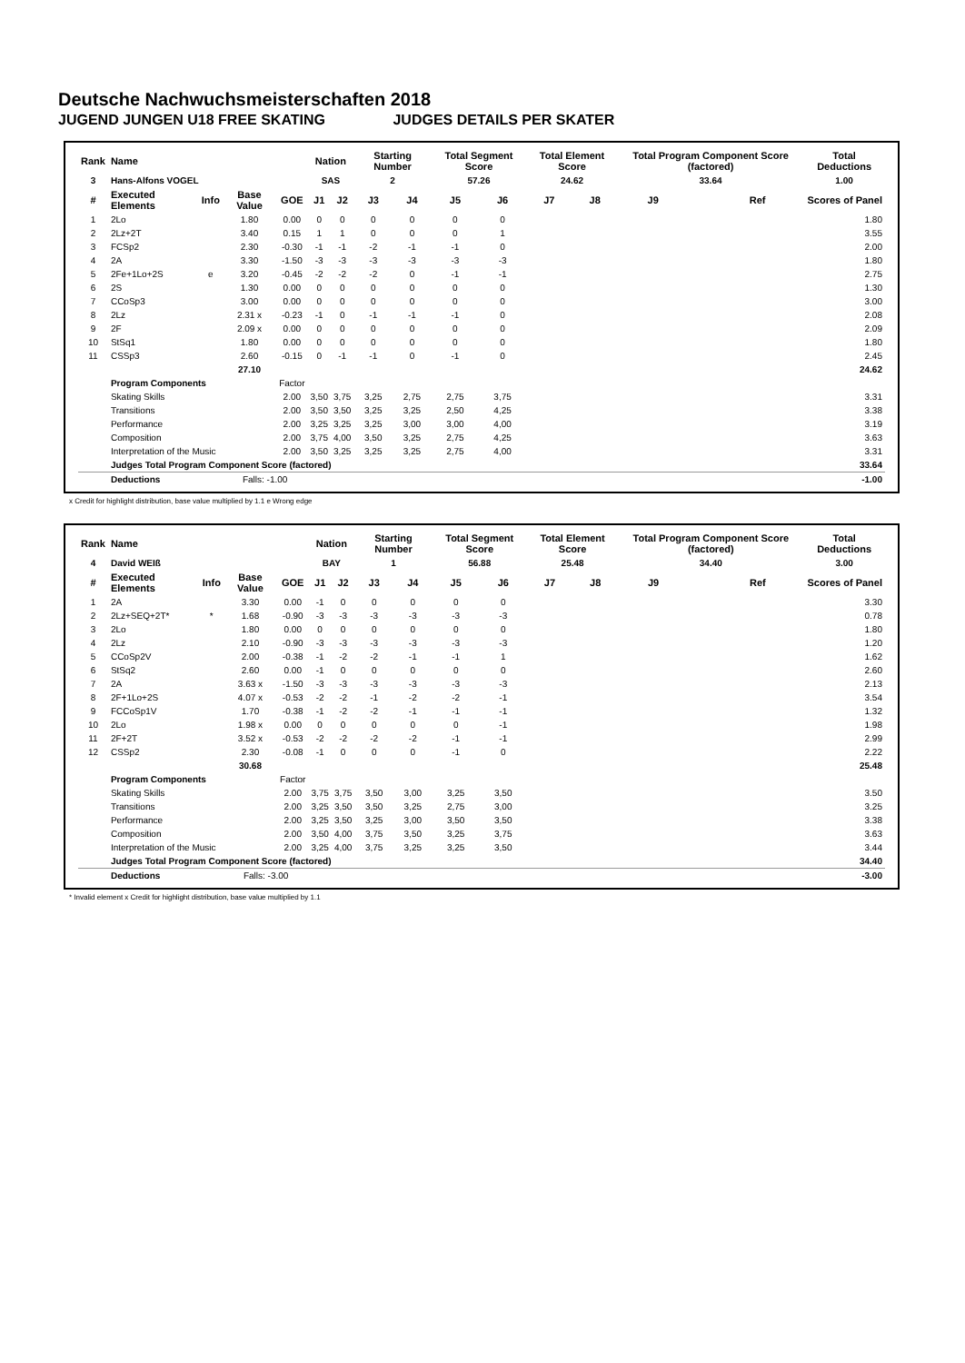Deutsche Nachwuchsmeisterschaften 2018
JUGEND JUNGEN U18 FREE SKATING JUDGES DETAILS PER SKATER
| Rank | Name | | | | Nation | | Starting Number | | Total Segment Score | | Total Element Score | | Total Program Component Score (factored) | | | Total Deductions |
| --- | --- | --- | --- | --- | --- | --- | --- | --- | --- | --- | --- | --- | --- | --- | --- | --- |
| 3 | Hans-Alfons VOGEL | | | | SAS | | 2 | | 57.26 | | 24.62 | | 33.64 | | | 1.00 |
| # | Executed Elements | Info | Base Value | GOE | J1 | J2 | J3 | J4 | J5 | J6 | J7 | J8 | J9 | | Ref | Scores of Panel |
| 1 | 2Lo | | 1.80 | 0.00 | 0 | 0 | 0 | 0 | 0 | 0 | | | | | | 1.80 |
| 2 | 2Lz+2T | | 3.40 | 0.15 | 1 | 1 | 0 | 0 | 0 | 1 | | | | | | 3.55 |
| 3 | FCSp2 | | 2.30 | -0.30 | -1 | -1 | -2 | -1 | -1 | 0 | | | | | | 2.00 |
| 4 | 2A | | 3.30 | -1.50 | -3 | -3 | -3 | -3 | -3 | -3 | | | | | | 1.80 |
| 5 | 2Fe+1Lo+2S | e | 3.20 | -0.45 | -2 | -2 | -2 | 0 | -1 | -1 | | | | | | 2.75 |
| 6 | 2S | | 1.30 | 0.00 | 0 | 0 | 0 | 0 | 0 | 0 | | | | | | 1.30 |
| 7 | CCoSp3 | | 3.00 | 0.00 | 0 | 0 | 0 | 0 | 0 | 0 | | | | | | 3.00 |
| 8 | 2Lz | | 2.31 x | -0.23 | -1 | 0 | -1 | -1 | -1 | 0 | | | | | | 2.08 |
| 9 | 2F | | 2.09 x | 0.00 | 0 | 0 | 0 | 0 | 0 | 0 | | | | | | 2.09 |
| 10 | StSq1 | | 1.80 | 0.00 | 0 | 0 | 0 | 0 | 0 | 0 | | | | | | 1.80 |
| 11 | CSSp3 | | 2.60 | -0.15 | 0 | -1 | -1 | 0 | -1 | 0 | | | | | | 2.45 |
| | | | 27.10 | | | | | | | | | | | | | 24.62 |
| | Program Components | | | Factor | | | | | | | | | | | | |
| | Skating Skills | | | 2.00 | 3,50 | 3,75 | 3,25 | 2,75 | 2,75 | 3,75 | | | | | | 3.31 |
| | Transitions | | | 2.00 | 3,50 | 3,50 | 3,25 | 3,25 | 2,50 | 4,25 | | | | | | 3.38 |
| | Performance | | | 2.00 | 3,25 | 3,25 | 3,25 | 3,00 | 3,00 | 4,00 | | | | | | 3.19 |
| | Composition | | | 2.00 | 3,75 | 4,00 | 3,50 | 3,25 | 2,75 | 4,25 | | | | | | 3.63 |
| | Interpretation of the Music | | | 2.00 | 3,50 | 3,25 | 3,25 | 3,25 | 2,75 | 4,00 | | | | | | 3.31 |
| | Judges Total Program Component Score (factored) | | | | | | | | | | | | | | | 33.64 |
| | Deductions | | Falls: -1.00 | | | | | | | | | | | | | -1.00 |
x Credit for highlight distribution, base value multiplied by 1.1 e Wrong edge
| Rank | Name | | | | Nation | | Starting Number | | Total Segment Score | | Total Element Score | | Total Program Component Score (factored) | | | Total Deductions |
| --- | --- | --- | --- | --- | --- | --- | --- | --- | --- | --- | --- | --- | --- | --- | --- | --- |
| 4 | David WEIß | | | | BAY | | 1 | | 56.88 | | 25.48 | | 34.40 | | | 3.00 |
| # | Executed Elements | Info | Base Value | GOE | J1 | J2 | J3 | J4 | J5 | J6 | J7 | J8 | J9 | | Ref | Scores of Panel |
| 1 | 2A | | 3.30 | 0.00 | -1 | 0 | 0 | 0 | 0 | 0 | | | | | | 3.30 |
| 2 | 2Lz+SEQ+2T* | * | 1.68 | -0.90 | -3 | -3 | -3 | -3 | -3 | -3 | | | | | | 0.78 |
| 3 | 2Lo | | 1.80 | 0.00 | 0 | 0 | 0 | 0 | 0 | 0 | | | | | | 1.80 |
| 4 | 2Lz | | 2.10 | -0.90 | -3 | -3 | -3 | -3 | -3 | -3 | | | | | | 1.20 |
| 5 | CCoSp2V | | 2.00 | -0.38 | -1 | -2 | -2 | -1 | -1 | 1 | | | | | | 1.62 |
| 6 | StSq2 | | 2.60 | 0.00 | -1 | 0 | 0 | 0 | 0 | 0 | | | | | | 2.60 |
| 7 | 2A | | 3.63 x | -1.50 | -3 | -3 | -3 | -3 | -3 | -3 | | | | | | 2.13 |
| 8 | 2F+1Lo+2S | | 4.07 x | -0.53 | -2 | -2 | -1 | -2 | -2 | -1 | | | | | | 3.54 |
| 9 | FCCoSp1V | | 1.70 | -0.38 | -1 | -2 | -2 | -1 | -1 | -1 | | | | | | 1.32 |
| 10 | 2Lo | | 1.98 x | 0.00 | 0 | 0 | 0 | 0 | 0 | -1 | | | | | | 1.98 |
| 11 | 2F+2T | | 3.52 x | -0.53 | -2 | -2 | -2 | -2 | -1 | -1 | | | | | | 2.99 |
| 12 | CSSp2 | | 2.30 | -0.08 | -1 | 0 | 0 | 0 | -1 | 0 | | | | | | 2.22 |
| | | | 30.68 | | | | | | | | | | | | | 25.48 |
| | Program Components | | | Factor | | | | | | | | | | | | |
| | Skating Skills | | | 2.00 | 3,75 | 3,75 | 3,50 | 3,00 | 3,25 | 3,50 | | | | | | 3.50 |
| | Transitions | | | 2.00 | 3,25 | 3,50 | 3,50 | 3,25 | 2,75 | 3,00 | | | | | | 3.25 |
| | Performance | | | 2.00 | 3,25 | 3,50 | 3,25 | 3,00 | 3,50 | 3,50 | | | | | | 3.38 |
| | Composition | | | 2.00 | 3,50 | 4,00 | 3,75 | 3,50 | 3,25 | 3,75 | | | | | | 3.63 |
| | Interpretation of the Music | | | 2.00 | 3,25 | 4,00 | 3,75 | 3,25 | 3,25 | 3,50 | | | | | | 3.44 |
| | Judges Total Program Component Score (factored) | | | | | | | | | | | | | | | 34.40 |
| | Deductions | | Falls: -3.00 | | | | | | | | | | | | | -3.00 |
* Invalid element x Credit for highlight distribution, base value multiplied by 1.1